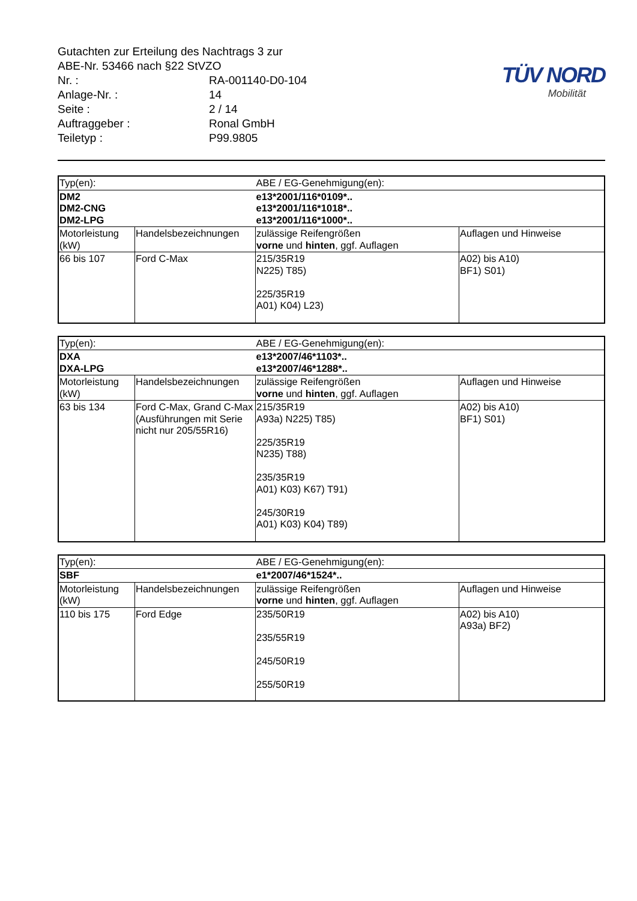| Gutachten zur Erteilung des Nachtrags 3 zur ABE-Nr. 53466 nach §22 StVZO | |
| Nr. : | RA-001140-D0-104 |
| Anlage-Nr. : | 14 |
| Seite : | 2 / 14 |
| Auftraggeber : | Ronal GmbH |
| Teiletyp : | P99.9805 |
TÜV NORD
Mobilität
| Typ(en): | | ABE / EG-Genehmigung(en): | |
| DM2 DM2-CNG DM2-LPG | | e13*2001/116*0109*.. e13*2001/116*1018*.. e13*2001/116*1000*.. | |
| Motorleistung (kW) | Handelsbezeichnungen | zulässige Reifengrößen vorne und hinten , ggf. Auflagen | Auflagen und Hinweise |
| 66 bis 107 | Ford C-Max | 215/35R19 N225) T85) 225/35R19 A01) K04) L23) | A02) bis A10) BF1) S01) |
| Typ(en): | | ABE / EG-Genehmigung(en): | |
| DXA DXA-LPG | | e13*2007/46*1103*.. e13*2007/46*1288*.. | |
| Motorleistung (kW) | Handelsbezeichnungen | zulässige Reifengrößen vorne und hinten , ggf. Auflagen | Auflagen und Hinweise |
| 63 bis 134 | Ford C-Max, Grand C-Max (Ausführungen mit Serie nicht nur 205/55R16) | 215/35R19 A93a) N225) T85) 225/35R19 N235) T88) 235/35R19 A01) K03) K67) T91) 245/30R19 A01) K03) K04) T89) | A02) bis A10) BF1) S01) |
| Typ(en): | | ABE / EG-Genehmigung(en): | |
| SBF | | e1*2007/46*1524*.. | |
| Motorleistung (kW) | Handelsbezeichnungen | zulässige Reifengrößen vorne und hinten , ggf. Auflagen | Auflagen und Hinweise |
| 110 bis 175 | Ford Edge | 235/50R19 235/55R19 245/50R19 255/50R19 | A02) bis A10) A93a) BF2) |